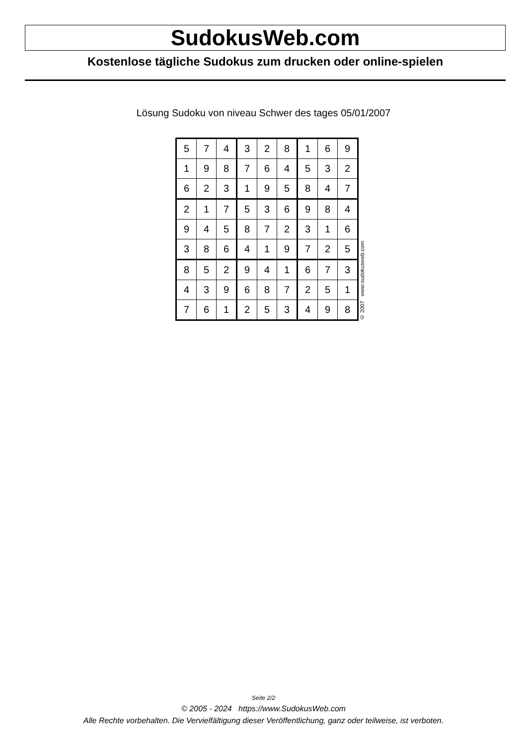SudokusWeb.com
Kostenlose tägliche Sudokus zum drucken oder online-spielen
Lösung Sudoku von niveau Schwer des tages 05/01/2007
| 5 | 7 | 4 | 3 | 2 | 8 | 1 | 6 | 9 |
| 1 | 9 | 8 | 7 | 6 | 4 | 5 | 3 | 2 |
| 6 | 2 | 3 | 1 | 9 | 5 | 8 | 4 | 7 |
| 2 | 1 | 7 | 5 | 3 | 6 | 9 | 8 | 4 |
| 9 | 4 | 5 | 8 | 7 | 2 | 3 | 1 | 6 |
| 3 | 8 | 6 | 4 | 1 | 9 | 7 | 2 | 5 |
| 8 | 5 | 2 | 9 | 4 | 1 | 6 | 7 | 3 |
| 4 | 3 | 9 | 6 | 8 | 7 | 2 | 5 | 1 |
| 7 | 6 | 1 | 2 | 5 | 3 | 4 | 9 | 8 |
© 2007 www.sudokusweb.com
Seite 2/2
© 2005 - 2024 https://www.SudokusWeb.com
Alle Rechte vorbehalten. Die Vervielfältigung dieser Veröffentlichung, ganz oder teilweise, ist verboten.